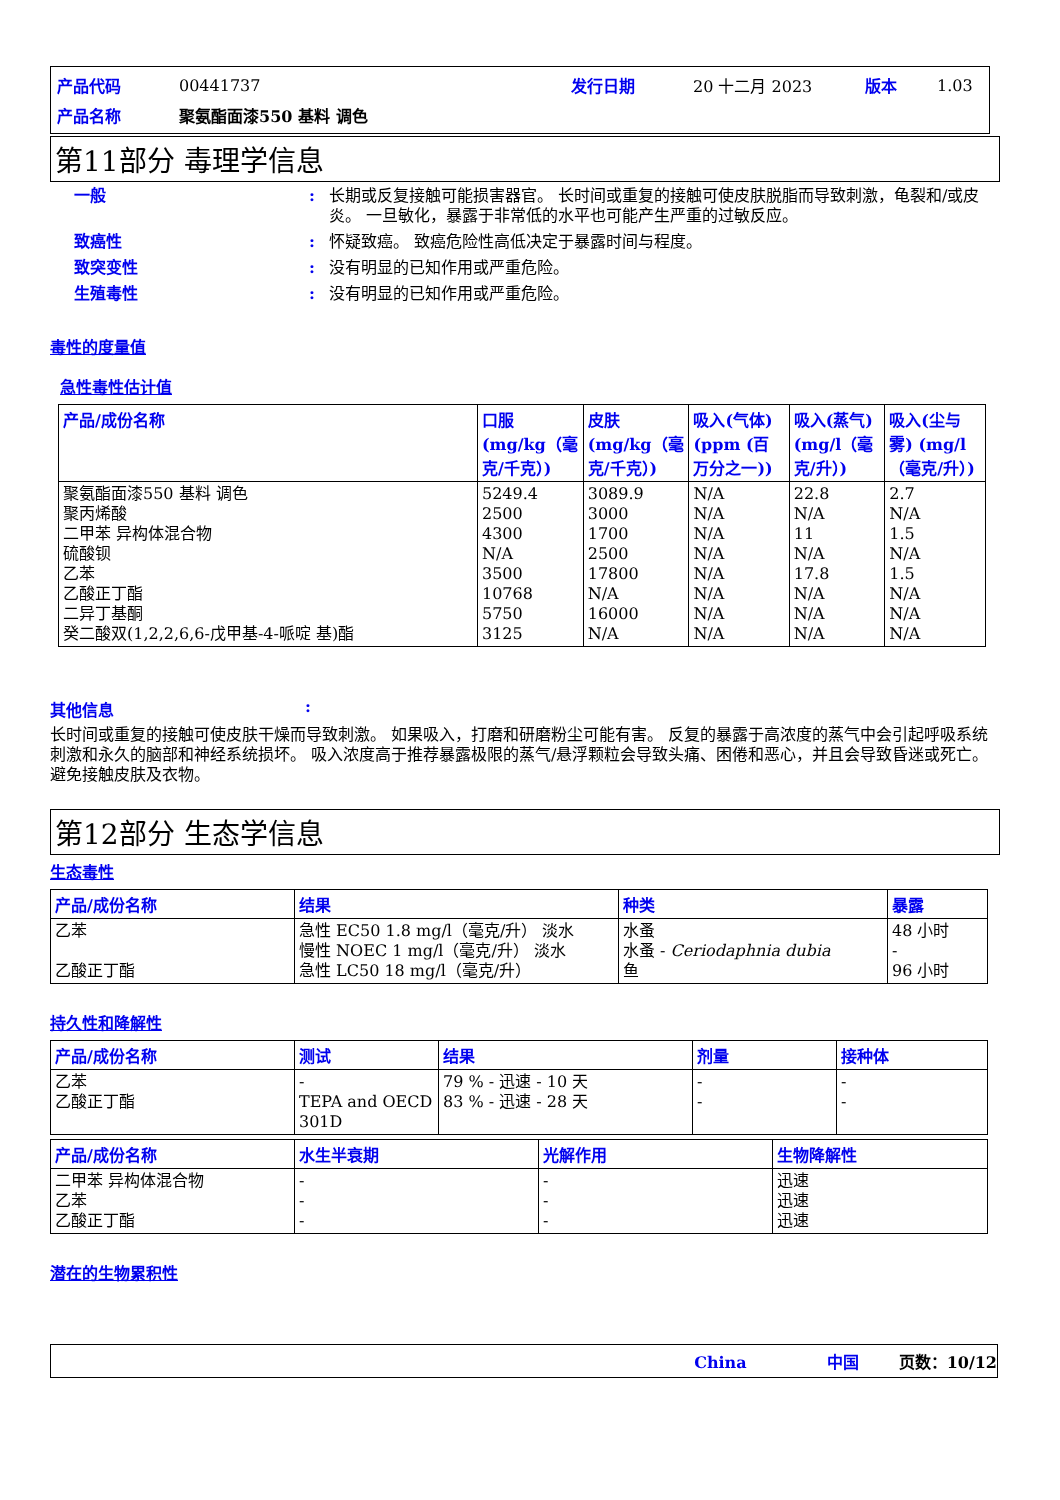| 产品代码 | 00441737 | 发行日期 | 20 十二月 2023 | 版本 | 1.03 |
| 产品名称 | 聚氨酯面漆550 基料 调色 | | | | |
第11部分 毒理学信息
一般: 长期或反复接触可能损害器官。 长时间或重复的接触可使皮肤脱脂而导致刺激，龟裂和/或皮炎。 一旦敏化，暴露于非常低的水平也可能产生严重的过敏反应。
致癌性: 怀疑致癌。 致癌危险性高低决定于暴露时间与程度。
致突变性: 没有明显的已知作用或严重危险。
生殖毒性: 没有明显的已知作用或严重危险。
毒性的度量值
急性毒性估计值
| 产品/成份名称 | 口服 (mg/kg（毫克/千克）) | 皮肤 (mg/kg（毫克/千克）) | 吸入(气体)(ppm (百万分之一)) | 吸入(蒸气)(mg/l（毫克/升）) | 吸入(尘与雾) (mg/l（毫克/升）) |
| --- | --- | --- | --- | --- | --- |
| 聚氨酯面漆550 基料 调色 聚丙烯酸 二甲苯 异构体混合物 硫酸钡 乙苯 乙酸正丁酯 二异丁基酮 癸二酸双(1,2,2,6,6-戊甲基-4-哌啶 基)酯 | 5249.4 2500 4300 N/A 3500 10768 5750 3125 | 3089.9 3000 1700 2500 17800 N/A 16000 N/A | N/A N/A N/A N/A N/A N/A N/A N/A | 22.8 N/A 11 N/A 17.8 N/A N/A N/A | 2.7 N/A 1.5 N/A 1.5 N/A N/A N/A |
其他信息:
长时间或重复的接触可使皮肤干燥而导致刺激。 如果吸入，打磨和研磨粉尘可能有害。 反复的暴露于高浓度的蒸气中会引起呼吸系统刺激和永久的脑部和神经系统损坏。 吸入浓度高于推荐暴露极限的蒸气/悬浮颗粒会导致头痛、困倦和恶心，并且会导致昏迷或死亡。 避免接触皮肤及衣物。
第12部分 生态学信息
生态毒性
| 产品/成份名称 | 结果 | 种类 | 暴露 |
| --- | --- | --- | --- |
| 乙苯 乙酸正丁酯 | 急性 EC50 1.8 mg/l（毫克/升） 淡水 慢性 NOEC 1 mg/l（毫克/升） 淡水 急性 LC50 18 mg/l（毫克/升） | 水蚤 水蚤 - Ceriodaphnia dubia 鱼 | 48 小时 - 96 小时 |
持久性和降解性
| 产品/成份名称 | 测试 | 结果 | 剂量 | 接种体 |
| --- | --- | --- | --- | --- |
| 乙苯 乙酸正丁酯 | - TEPA and OECD 301D | 79 % - 迅速 - 10 天 83 % - 迅速 - 28 天 | - - | - - |
| 产品/成份名称 | 水生半衰期 | 光解作用 | 生物降解性 |
| --- | --- | --- | --- |
| 二甲苯 异构体混合物 乙苯 乙酸正丁酯 | - - - | - - - | 迅速 迅速 迅速 |
潜在的生物累积性
China 中国 页数：10/12